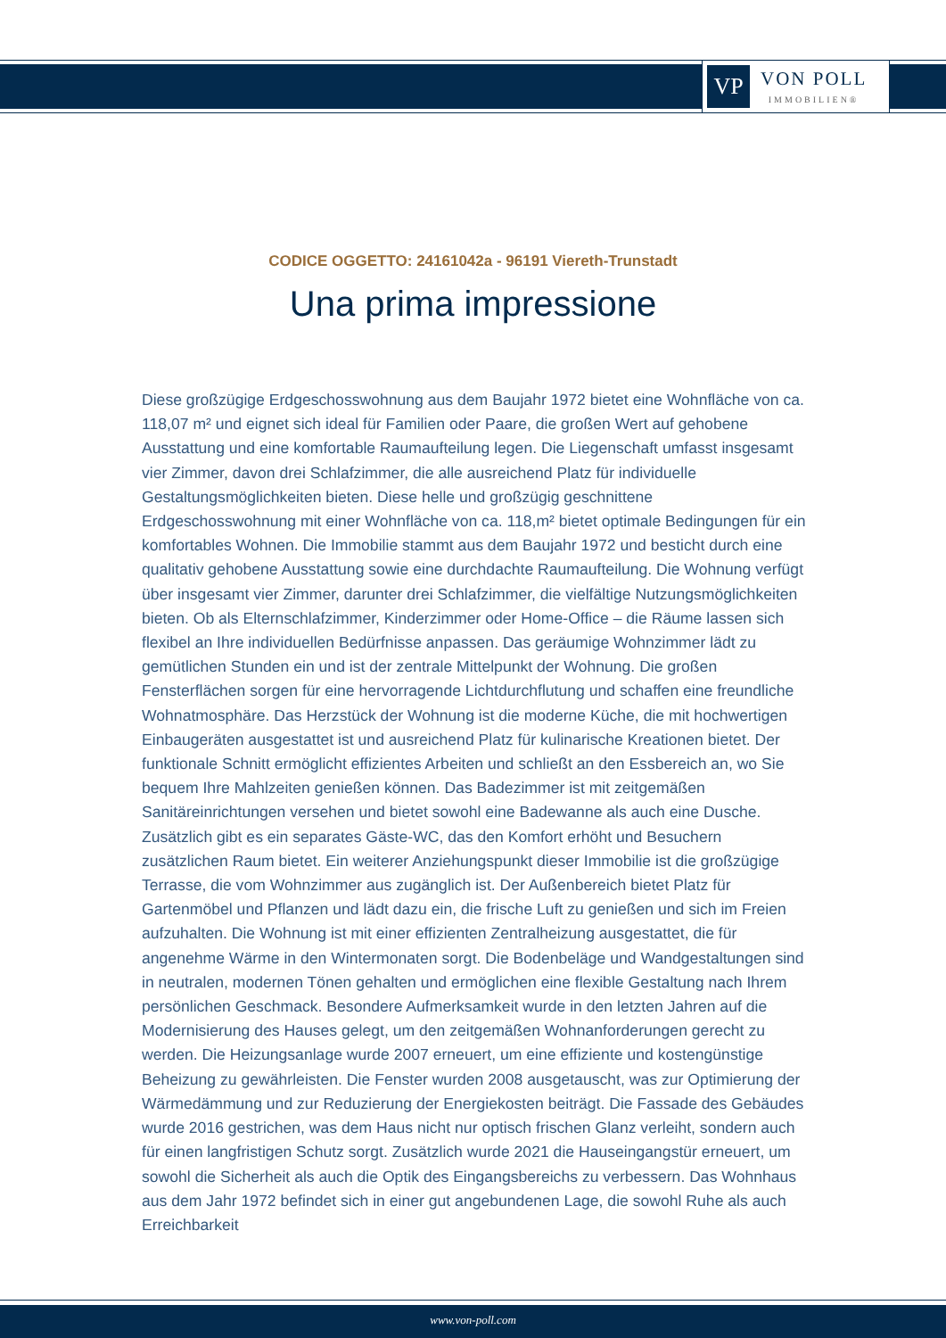VP
VON POLL
IMMOBILIEN®
CODICE OGGETTO: 24161042a - 96191 Viereth-Trunstadt
Una prima impressione
Diese großzügige Erdgeschosswohnung aus dem Baujahr 1972 bietet eine Wohnfläche von ca. 118,07 m² und eignet sich ideal für Familien oder Paare, die großen Wert auf gehobene Ausstattung und eine komfortable Raumaufteilung legen. Die Liegenschaft umfasst insgesamt vier Zimmer, davon drei Schlafzimmer, die alle ausreichend Platz für individuelle Gestaltungsmöglichkeiten bieten. Diese helle und großzügig geschnittene Erdgeschosswohnung mit einer Wohnfläche von ca. 118,m² bietet optimale Bedingungen für ein komfortables Wohnen. Die Immobilie stammt aus dem Baujahr 1972 und besticht durch eine qualitativ gehobene Ausstattung sowie eine durchdachte Raumaufteilung. Die Wohnung verfügt über insgesamt vier Zimmer, darunter drei Schlafzimmer, die vielfältige Nutzungsmöglichkeiten bieten. Ob als Elternschlafzimmer, Kinderzimmer oder Home-Office – die Räume lassen sich flexibel an Ihre individuellen Bedürfnisse anpassen. Das geräumige Wohnzimmer lädt zu gemütlichen Stunden ein und ist der zentrale Mittelpunkt der Wohnung. Die großen Fensterflächen sorgen für eine hervorragende Lichtdurchflutung und schaffen eine freundliche Wohnatmosphäre. Das Herzstück der Wohnung ist die moderne Küche, die mit hochwertigen Einbaugeräten ausgestattet ist und ausreichend Platz für kulinarische Kreationen bietet. Der funktionale Schnitt ermöglicht effizientes Arbeiten und schließt an den Essbereich an, wo Sie bequem Ihre Mahlzeiten genießen können. Das Badezimmer ist mit zeitgemäßen Sanitäreinrichtungen versehen und bietet sowohl eine Badewanne als auch eine Dusche. Zusätzlich gibt es ein separates Gäste-WC, das den Komfort erhöht und Besuchern zusätzlichen Raum bietet. Ein weiterer Anziehungspunkt dieser Immobilie ist die großzügige Terrasse, die vom Wohnzimmer aus zugänglich ist. Der Außenbereich bietet Platz für Gartenmöbel und Pflanzen und lädt dazu ein, die frische Luft zu genießen und sich im Freien aufzuhalten. Die Wohnung ist mit einer effizienten Zentralheizung ausgestattet, die für angenehme Wärme in den Wintermonaten sorgt. Die Bodenbeläge und Wandgestaltungen sind in neutralen, modernen Tönen gehalten und ermöglichen eine flexible Gestaltung nach Ihrem persönlichen Geschmack. Besondere Aufmerksamkeit wurde in den letzten Jahren auf die Modernisierung des Hauses gelegt, um den zeitgemäßen Wohnanforderungen gerecht zu werden. Die Heizungsanlage wurde 2007 erneuert, um eine effiziente und kostengünstige Beheizung zu gewährleisten. Die Fenster wurden 2008 ausgetauscht, was zur Optimierung der Wärmedämmung und zur Reduzierung der Energiekosten beiträgt. Die Fassade des Gebäudes wurde 2016 gestrichen, was dem Haus nicht nur optisch frischen Glanz verleiht, sondern auch für einen langfristigen Schutz sorgt. Zusätzlich wurde 2021 die Hauseingangstür erneuert, um sowohl die Sicherheit als auch die Optik des Eingangsbereichs zu verbessern. Das Wohnhaus aus dem Jahr 1972 befindet sich in einer gut angebundenen Lage, die sowohl Ruhe als auch Erreichbarkeit
www.von-poll.com